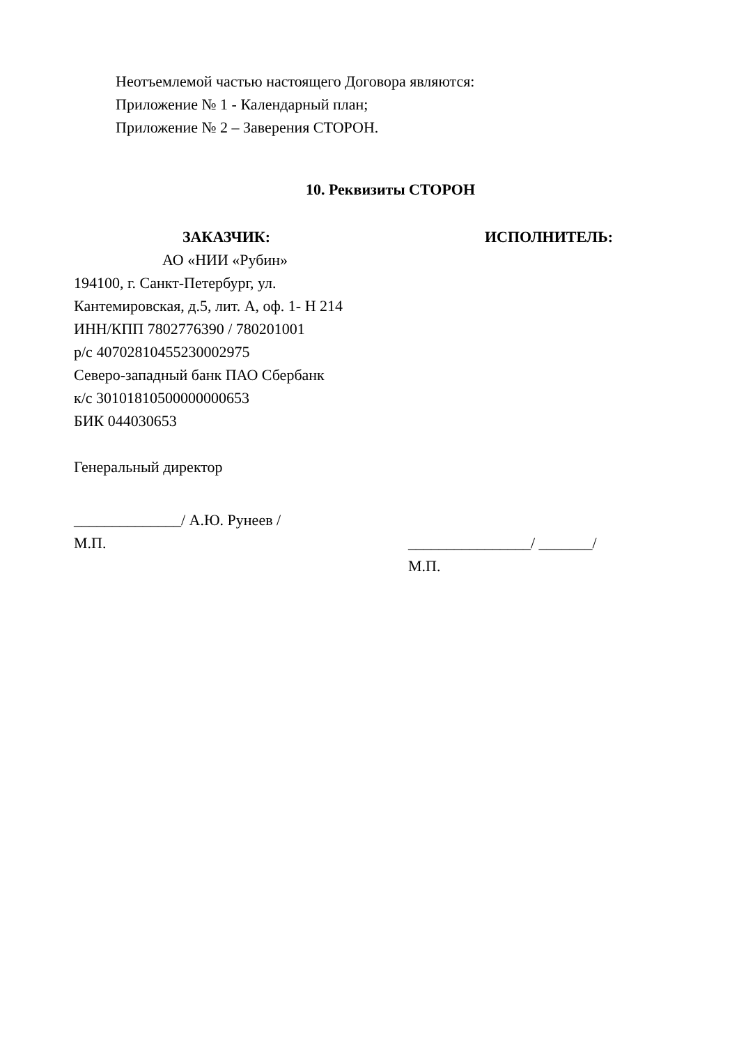Неотъемлемой частью настоящего Договора являются:
Приложение № 1 - Календарный план;
Приложение № 2 – Заверения СТОРОН.
10. Реквизиты СТОРОН
ЗАКАЗЧИК:
АО «НИИ «Рубин»
194100, г. Санкт-Петербург, ул.
Кантемировская, д.5, лит. А, оф. 1- Н 214
ИНН/КПП 7802776390 / 780201001
р/с 40702810455230002975
Северо-западный банк ПАО Сбербанк
к/с 30101810500000000653
БИК 044030653
Генеральный директор
______________/ А.Ю. Рунеев /
М.П.
ИСПОЛНИТЕЛЬ:
________________/ _______/
М.П.